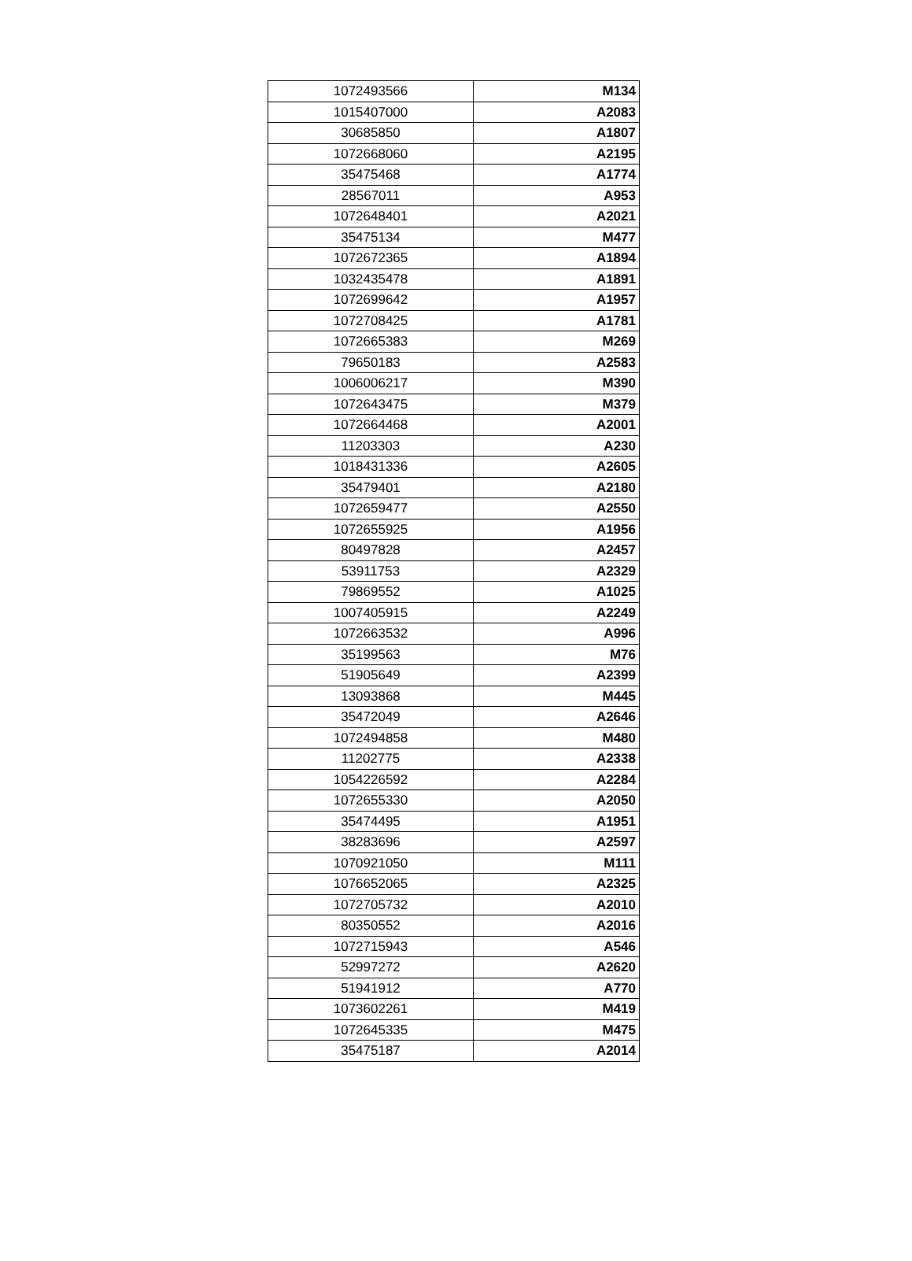| 1072493566 | M134 |
| 1015407000 | A2083 |
| 30685850 | A1807 |
| 1072668060 | A2195 |
| 35475468 | A1774 |
| 28567011 | A953 |
| 1072648401 | A2021 |
| 35475134 | M477 |
| 1072672365 | A1894 |
| 1032435478 | A1891 |
| 1072699642 | A1957 |
| 1072708425 | A1781 |
| 1072665383 | M269 |
| 79650183 | A2583 |
| 1006006217 | M390 |
| 1072643475 | M379 |
| 1072664468 | A2001 |
| 11203303 | A230 |
| 1018431336 | A2605 |
| 35479401 | A2180 |
| 1072659477 | A2550 |
| 1072655925 | A1956 |
| 80497828 | A2457 |
| 53911753 | A2329 |
| 79869552 | A1025 |
| 1007405915 | A2249 |
| 1072663532 | A996 |
| 35199563 | M76 |
| 51905649 | A2399 |
| 13093868 | M445 |
| 35472049 | A2646 |
| 1072494858 | M480 |
| 11202775 | A2338 |
| 1054226592 | A2284 |
| 1072655330 | A2050 |
| 35474495 | A1951 |
| 38283696 | A2597 |
| 1070921050 | M111 |
| 1076652065 | A2325 |
| 1072705732 | A2010 |
| 80350552 | A2016 |
| 1072715943 | A546 |
| 52997272 | A2620 |
| 51941912 | A770 |
| 1073602261 | M419 |
| 1072645335 | M475 |
| 35475187 | A2014 |